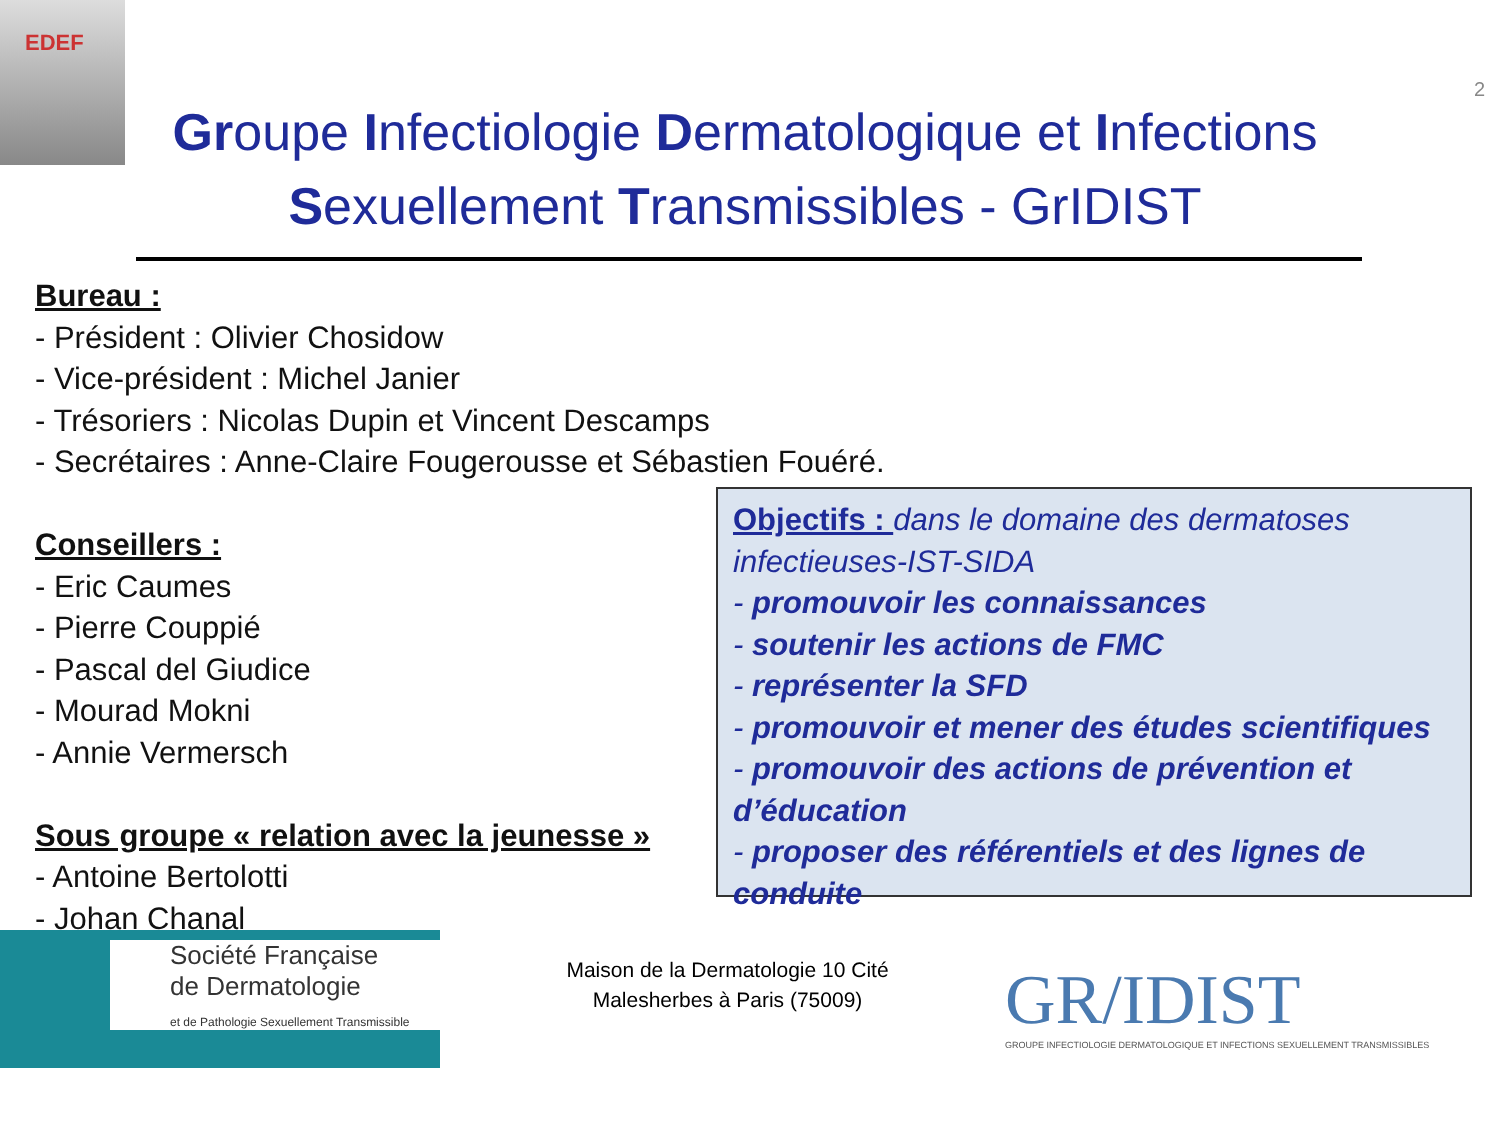EDEF
2
Groupe Infectiologie Dermatologique et Infections Sexuellement Transmissibles - GrIDIST
Bureau :
- Président : Olivier Chosidow
- Vice-président : Michel Janier
- Trésoriers : Nicolas Dupin et Vincent Descamps
- Secrétaires : Anne-Claire Fougerousse et Sébastien Fouéré.
Conseillers :
- Eric Caumes
- Pierre Couppié
- Pascal del Giudice
- Mourad Mokni
- Annie Vermersch
Sous groupe « relation avec la jeunesse »
- Antoine Bertolotti
- Johan Chanal
Objectifs : dans le domaine des dermatoses infectieuses-IST-SIDA
- promouvoir les connaissances
- soutenir les actions de FMC
- représenter la SFD
- promouvoir et mener des études scientifiques
- promouvoir des actions de prévention et d’éducation
- proposer des référentiels et des lignes de conduite
Société Française
de Dermatologie
et de Pathologie Sexuellement Transmissible
Maison de la Dermatologie 10 Cité Malesherbes à Paris (75009)
GR/IDIST
GROUPE INFECTIOLOGIE DERMATOLOGIQUE ET INFECTIONS SEXUELLEMENT TRANSMISSIBLES